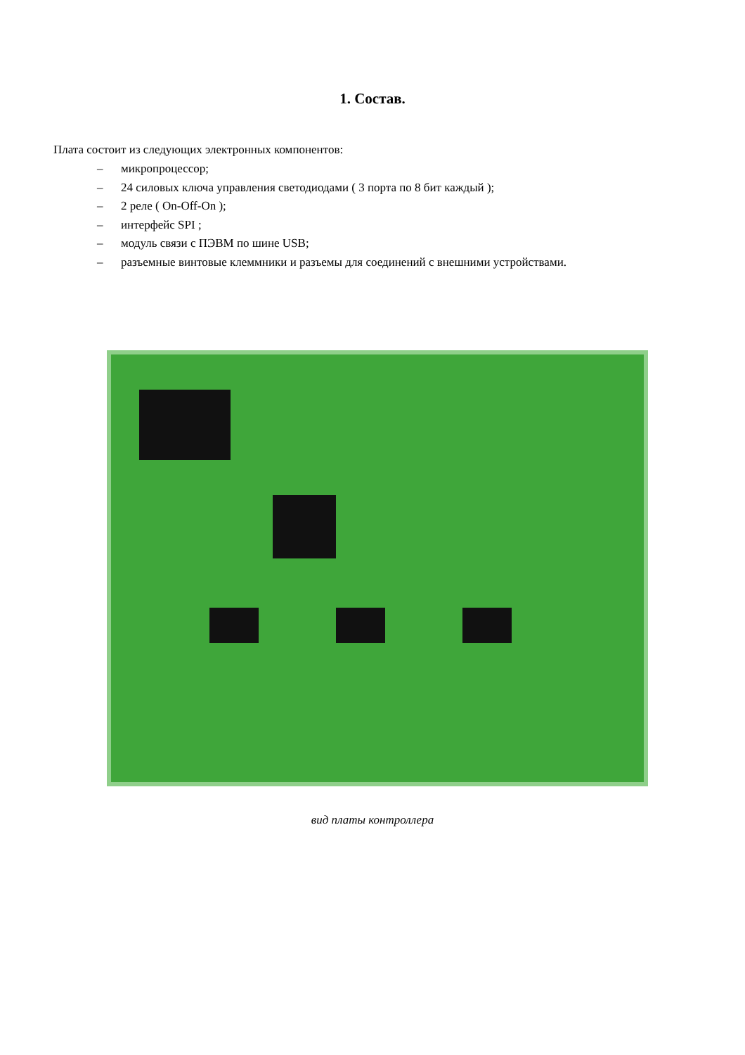1. Состав.
Плата состоит из следующих электронных компонентов:
– микропроцессор;
– 24 силовых ключа управления светодиодами ( 3 порта по 8 бит каждый );
– 2 реле ( On-Off-On );
– интерфейс SPI ;
– модуль связи с ПЭВМ по шине USB;
– разъемные винтовые клеммники и разъемы для соединений с внешними устройствами.
вид платы контроллера